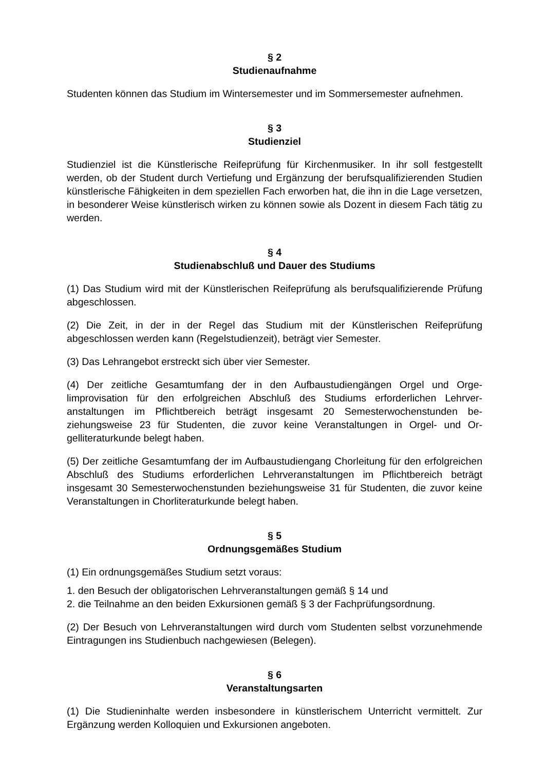§ 2
Studienaufnahme
Studenten können das Studium im Wintersemester und im Sommersemester auf­nehmen.
§ 3
Studienziel
Studienziel ist die Künstlerische Reifeprüfung für Kirchenmusiker. In ihr soll festge­stellt werden, ob der Student durch Vertiefung und Ergänzung der berufsqualifizie­renden Studien künstlerische Fähigkeiten in dem speziellen Fach erworben hat, die ihn in die Lage versetzen, in besonderer Weise künstlerisch wirken zu können sowie als Dozent in diesem Fach tätig zu werden.
§ 4
Studienabschluß und Dauer des Studiums
(1) Das Studium wird mit der Künstlerischen Reifeprüfung als berufsqualifizierende Prüfung abgeschlossen.
(2) Die Zeit, in der in der Regel das Studium mit der Künstlerischen Reifeprüfung abgeschlossen werden kann (Regelstudienzeit), beträgt vier Semester.
(3) Das Lehrangebot erstreckt sich über vier Semester.
(4) Der zeitliche Gesamtumfang der in den Aufbaustudiengängen Orgel und Orge­limprovisation für den erfolgreichen Abschluß des Studiums erforderlichen Lehrver­anstaltungen im Pflichtbereich beträgt insgesamt 20 Semesterwochenstunden be­ziehungsweise 23 für Studenten, die zuvor keine Veranstaltungen in Orgel- und Or­gelliteraturkunde belegt haben.
(5) Der zeitliche Gesamtumfang der im Aufbaustudiengang Chorleitung für den er­folgreichen Abschluß des Studiums erforderlichen Lehrveranstaltungen im Pflichtbe­reich beträgt insgesamt 30 Semesterwochenstunden beziehungsweise 31 für Stu­denten, die zuvor keine Veranstaltungen in Chorliteraturkunde belegt haben.
§ 5
Ordnungsgemäßes Studium
(1) Ein ordnungsgemäßes Studium setzt voraus:
1. den Besuch der obligatorischen Lehrveranstaltungen gemäß § 14 und
2. die Teilnahme an den beiden Exkursionen gemäß § 3 der Fachprüfungsordnung.
(2) Der Besuch von Lehrveranstaltungen wird durch vom Studenten selbst vorzu­nehmende Eintragungen ins Studienbuch nachgewiesen (Belegen).
§ 6
Veranstaltungsarten
(1) Die Studieninhalte werden insbesondere in künstlerischem Unterricht vermittelt. Zur Ergänzung werden Kolloquien und Exkursionen angeboten.